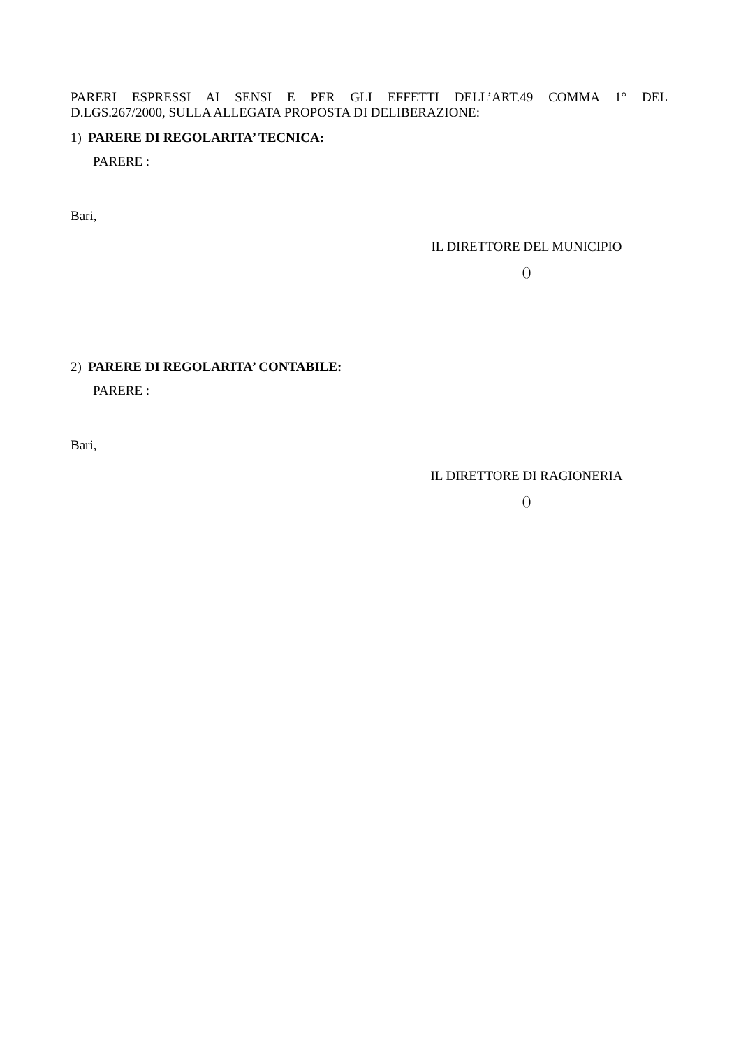PARERI ESPRESSI AI SENSI E PER GLI EFFETTI DELL’ART.49 COMMA 1° DEL
D.LGS.267/2000, SULLA ALLEGATA PROPOSTA DI DELIBERAZIONE:
1) PARERE DI REGOLARITA’ TECNICA:
PARERE :
Bari,
IL DIRETTORE DEL MUNICIPIO
()
2) PARERE DI REGOLARITA’ CONTABILE:
PARERE :
Bari,
IL DIRETTORE DI RAGIONERIA
()